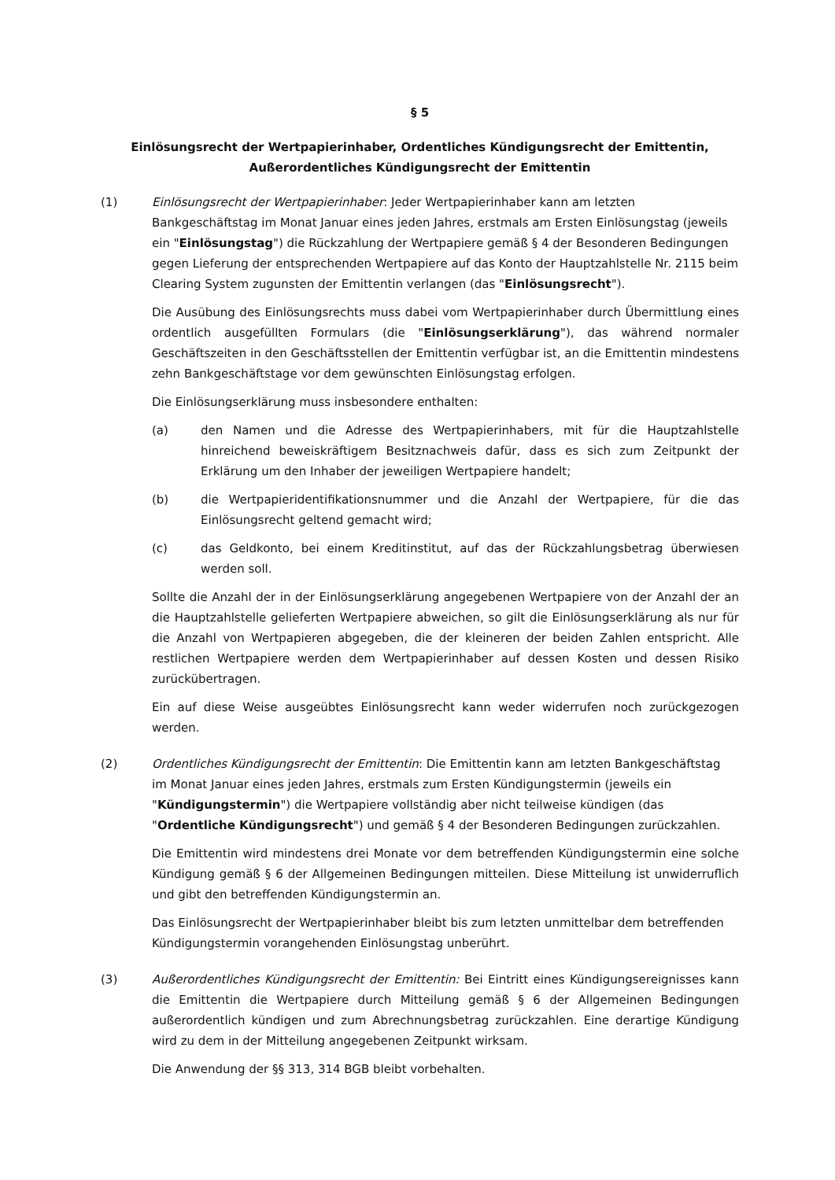§ 5
Einlösungsrecht der Wertpapierinhaber, Ordentliches Kündigungsrecht der Emittentin,
Außerordentliches Kündigungsrecht der Emittentin
(1) Einlösungsrecht der Wertpapierinhaber: Jeder Wertpapierinhaber kann am letzten Bankgeschäftstag im Monat Januar eines jeden Jahres, erstmals am Ersten Einlösungstag (jeweils ein "Einlösungstag") die Rückzahlung der Wertpapiere gemäß § 4 der Besonderen Bedingungen gegen Lieferung der entsprechenden Wertpapiere auf das Konto der Hauptzahlstelle Nr. 2115 beim Clearing System zugunsten der Emittentin verlangen (das "Einlösungsrecht").
Die Ausübung des Einlösungsrechts muss dabei vom Wertpapierinhaber durch Übermittlung eines ordentlich ausgefüllten Formulars (die "Einlösungserklärung"), das während normaler Geschäftszeiten in den Geschäftsstellen der Emittentin verfügbar ist, an die Emittentin mindestens zehn Bankgeschäftstage vor dem gewünschten Einlösungstag erfolgen.
Die Einlösungserklärung muss insbesondere enthalten:
(a) den Namen und die Adresse des Wertpapierinhabers, mit für die Hauptzahlstelle hinreichend beweiskräftigem Besitznachweis dafür, dass es sich zum Zeitpunkt der Erklärung um den Inhaber der jeweiligen Wertpapiere handelt;
(b) die Wertpapieridentifikationsnummer und die Anzahl der Wertpapiere, für die das Einlösungsrecht geltend gemacht wird;
(c) das Geldkonto, bei einem Kreditinstitut, auf das der Rückzahlungsbetrag überwiesen werden soll.
Sollte die Anzahl der in der Einlösungserklärung angegebenen Wertpapiere von der Anzahl der an die Hauptzahlstelle gelieferten Wertpapiere abweichen, so gilt die Einlösungserklärung als nur für die Anzahl von Wertpapieren abgegeben, die der kleineren der beiden Zahlen entspricht. Alle restlichen Wertpapiere werden dem Wertpapierinhaber auf dessen Kosten und dessen Risiko zurückübertragen.
Ein auf diese Weise ausgeübtes Einlösungsrecht kann weder widerrufen noch zurückgezogen werden.
(2) Ordentliches Kündigungsrecht der Emittentin: Die Emittentin kann am letzten Bankgeschäftstag im Monat Januar eines jeden Jahres, erstmals zum Ersten Kündigungstermin (jeweils ein "Kündigungstermin") die Wertpapiere vollständig aber nicht teilweise kündigen (das "Ordentliche Kündigungsrecht") und gemäß § 4 der Besonderen Bedingungen zurückzahlen.
Die Emittentin wird mindestens drei Monate vor dem betreffenden Kündigungstermin eine solche Kündigung gemäß § 6 der Allgemeinen Bedingungen mitteilen. Diese Mitteilung ist unwiderruflich und gibt den betreffenden Kündigungstermin an.
Das Einlösungsrecht der Wertpapierinhaber bleibt bis zum letzten unmittelbar dem betreffenden Kündigungstermin vorangehenden Einlösungstag unberührt.
(3) Außerordentliches Kündigungsrecht der Emittentin: Bei Eintritt eines Kündigungsereignisses kann die Emittentin die Wertpapiere durch Mitteilung gemäß § 6 der Allgemeinen Bedingungen außerordentlich kündigen und zum Abrechnungsbetrag zurückzahlen. Eine derartige Kündigung wird zu dem in der Mitteilung angegebenen Zeitpunkt wirksam.
Die Anwendung der §§ 313, 314 BGB bleibt vorbehalten.